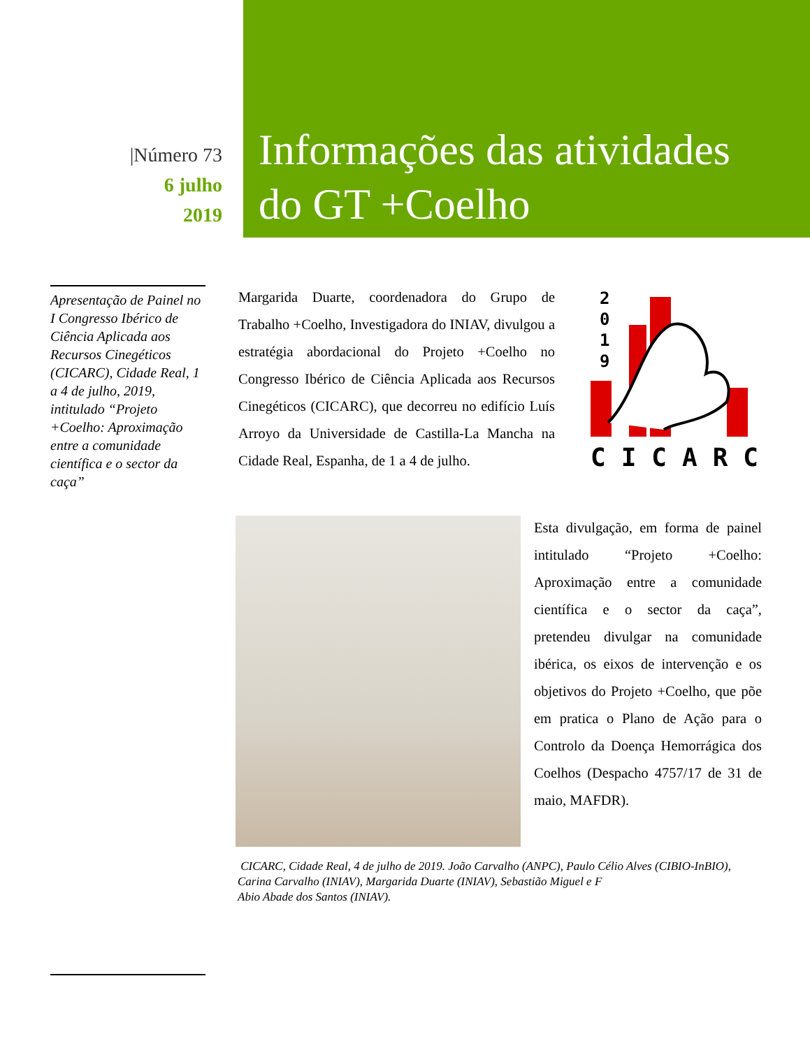|Número 73
6 julho
2019
Informações das atividades
do GT +Coelho
Apresentação de Painel no I Congresso Ibérico de Ciência Aplicada aos Recursos Cinegéticos (CICARC), Cidade Real, 1 a 4 de julho, 2019, intitulado “Projeto +Coelho: Aproximação entre a comunidade científica e o sector da caça”
Margarida Duarte, coordenadora do Grupo de Trabalho +Coelho, Investigadora do INIAV, divulgou a estratégia abordacional do Projeto +Coelho no Congresso Ibérico de Ciência Aplicada aos Recursos Cinegéticos (CICARC), que decorreu no edifício Luís Arroyo da Universidade de Castilla-La Mancha na Cidade Real, Espanha, de 1 a 4 de julho.
2
0
1
9
CICARC
Esta divulgação, em forma de painel intitulado “Projeto +Coelho: Aproximação entre a comunidade científica e o sector da caça”, pretendeu divulgar na comunidade ibérica, os eixos de intervenção e os objetivos do Projeto +Coelho, que põe em pratica o Plano de Ação para o Controlo da Doença Hemorrágica dos Coelhos (Despacho 4757/17 de 31 de maio, MAFDR).
CICARC, Cidade Real, 4 de julho de 2019. João Carvalho (ANPC), Paulo Célio Alves (CIBIO-InBIO), Carina Carvalho (INIAV), Margarida Duarte (INIAV), Sebastião Miguel e F
Abio Abade dos Santos (INIAV).